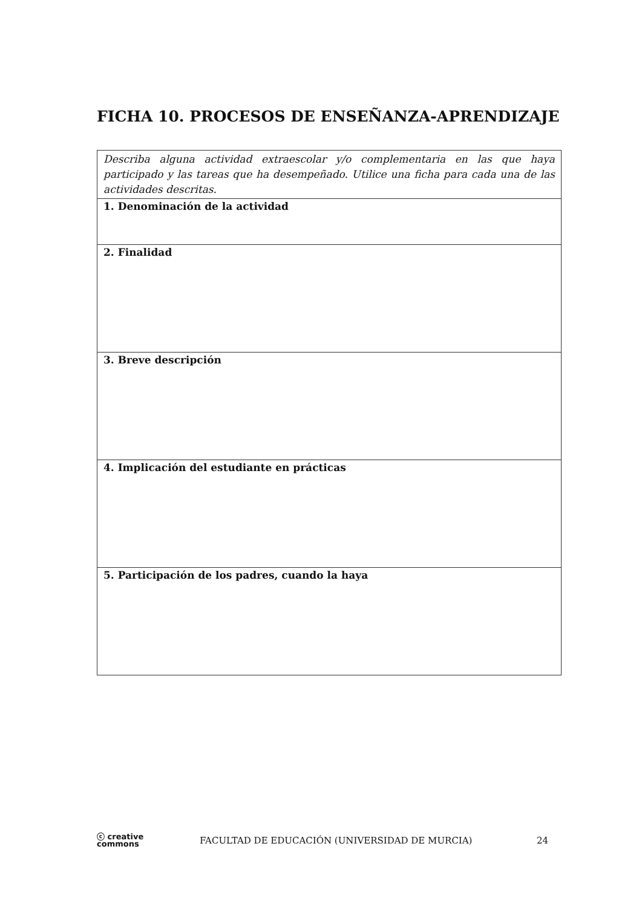FICHA 10. PROCESOS DE ENSEÑANZA-APRENDIZAJE
| Describa alguna actividad extraescolar y/o complementaria en las que haya participado y las tareas que ha desempeñado. Utilice una ficha para cada una de las actividades descritas. |
| 1. Denominación de la actividad |
| 2. Finalidad |
| 3. Breve descripción |
| 4. Implicación del estudiante en prácticas |
| 5. Participación de los padres, cuando la haya |
ⓒ creative
commons
FACULTAD DE EDUCACIÓN (UNIVERSIDAD DE MURCIA)
24